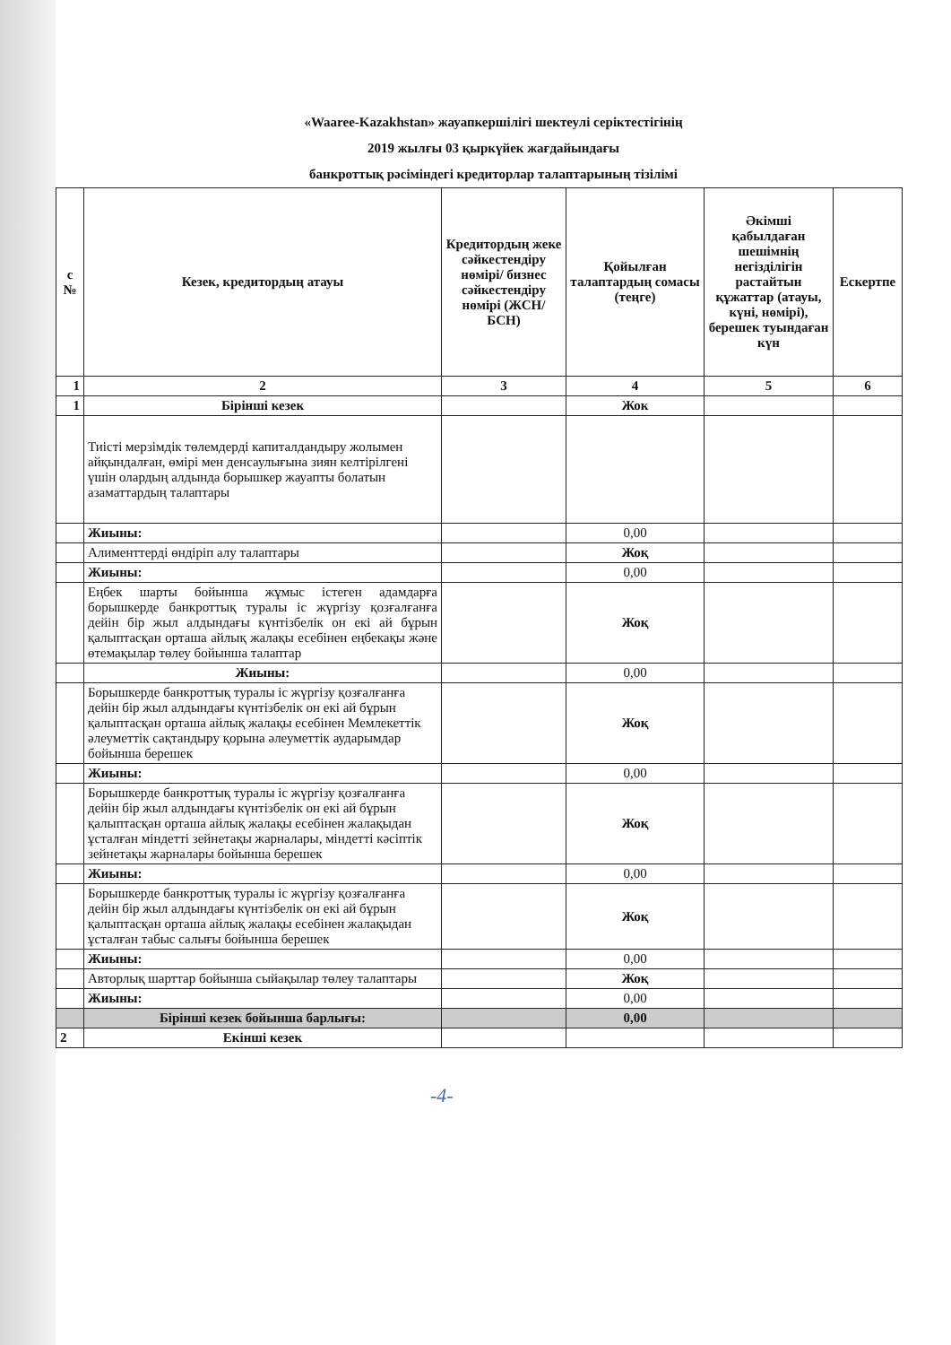«Waaree-Kazakhstan» жауапкершілігі шектеулі серіктестігінің
2019 жылғы 03 қыркүйек жағдайындағы
банкроттық рәсіміндегі кредиторлар талаптарының тізілімі
| с № | Кезек, кредитордың атауы | Кредитордың жеке сәйкестендіру нөмірі/ бизнес сәйкестендіру нөмірі (ЖСН/БСН) | Қойылған талаптардың сомасы (теңге) | Әкімші қабылдаған шешімнің негізділігін растайтын құжаттар (атауы, күні, нөмірі), берешек туындаған күн | Ескертпе |
| --- | --- | --- | --- | --- | --- |
| 1 | 2 | 3 | 4 | 5 | 6 |
| 1 | Бірінші кезек | | Жок | | |
| | Тиісті мерзімдік төлемдерді капиталдандыру жолымен айқындалған, өмірі мен денсаулығына зиян келтірілгені үшін олардың алдында борышкер жауапты болатын азаматтардың талаптары | | | | |
| | Жиыны: | | 0,00 | | |
| | Алименттерді өндіріп алу талаптары | | Жоқ | | |
| | Жиыны: | | 0,00 | | |
| | Еңбек шарты бойынша жұмыс істеген адамдарға борышкерде банкроттық туралы іс жүргізу қозғалғанға дейін бір жыл алдындағы күнтізбелік он екі ай бұрын қалыптасқан орташа айлық жалақы есебінен еңбекақы және өтемақылар төлеу бойынша талаптар | | Жоқ | | |
| | Жиыны: | | 0,00 | | |
| | Борышкерде банкроттық туралы іс жүргізу қозғалғанға дейін бір жыл алдындағы күнтізбелік он екі ай бұрын қалыптасқан орташа айлық жалақы есебінен Мемлекеттік әлеуметтік сақтандыру қорына әлеуметтік аударымдар бойынша берешек | | Жоқ | | |
| | Жиыны: | | 0,00 | | |
| | Борышкерде банкроттық туралы іс жүргізу қозғалғанға дейін бір жыл алдындағы күнтізбелік он екі ай бұрын қалыптасқан орташа айлық жалақы есебінен жалақыдан ұсталған міндетті зейнетақы жарналары, міндетті кәсіптік зейнетақы жарналары бойынша берешек | | Жоқ | | |
| | Жиыны: | | 0,00 | | |
| | Борышкерде банкроттық туралы іс жүргізу қозғалғанға дейін бір жыл алдындағы күнтізбелік он екі ай бұрын қалыптасқан орташа айлық жалақы есебінен жалақыдан ұсталған табыс салығы бойынша берешек | | Жоқ | | |
| | Жиыны: | | 0,00 | | |
| | Авторлық шарттар бойынша сыйақылар төлеу талаптары | | Жоқ | | |
| | Жиыны: | | 0,00 | | |
| | Бірінші кезек бойынша барлығы: | | 0,00 | | |
| 2 | Екінші кезек | | | | |
-4-